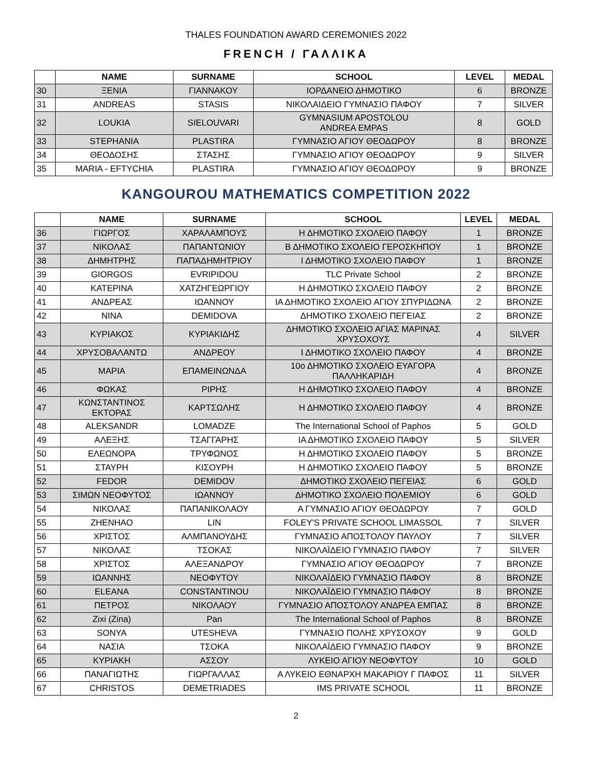THALES FOUNDATION AWARD CEREMONIES 2022
FRENCH / ΓΑΛΛΙΚΑ
| | NAME | SURNAME | SCHOOL | LEVEL | MEDAL |
| --- | --- | --- | --- | --- | --- |
| 30 | ΞΕΝΙΑ | ΓΙΑΝΝΑΚΟΥ | ΙΟΡΔΑΝΕΙΟ ΔΗΜΟΤΙΚΟ | 6 | BRONZE |
| 31 | ANDREAS | STASIS | ΝΙΚΟΛΑΙΔΕΙΟ ΓΥΜΝΑΣΙΟ ΠΑΦΟΥ | 7 | SILVER |
| 32 | LOUKIA | SIELOUVARI | GYMNASIUM APOSTOLOU ANDREA EMPAS | 8 | GOLD |
| 33 | STEPHANIA | PLASTIRA | ΓΥΜΝΑΣΙΟ ΑΓΙΟΥ ΘΕΟΔΩΡΟΥ | 8 | BRONZE |
| 34 | ΘΕΟΔΟΣΗΣ | ΣΤΑΣΗΣ | ΓΥΜΝΑΣΙΟ ΑΓΙΟΥ ΘΕΟΔΩΡΟΥ | 9 | SILVER |
| 35 | MARIA - EFTYCHIA | PLASTIRA | ΓΥΜΝΑΣΙΟ ΑΓΙΟΥ ΘΕΟΔΩΡΟΥ | 9 | BRONZE |
KANGOUROU MATHEMATICS COMPETITION 2022
| | NAME | SURNAME | SCHOOL | LEVEL | MEDAL |
| --- | --- | --- | --- | --- | --- |
| 36 | ΓΙΩΡΓΟΣ | ΧΑΡΑΛΑΜΠΟΥΣ | Η ΔΗΜΟΤΙΚΟ ΣΧΟΛΕΙΟ ΠΑΦΟΥ | 1 | BRONZE |
| 37 | ΝΙΚΟΛΑΣ | ΠΑΠΑΝΤΩΝΙΟΥ | Β ΔΗΜΟΤΙΚΟ ΣΧΟΛΕΙΟ ΓΕΡΟΣΚΗΠΟΥ | 1 | BRONZE |
| 38 | ΔΗΜΗΤΡΗΣ | ΠΑΠΑΔΗΜΗΤΡΙΟΥ | Ι ΔΗΜΟΤΙΚΟ ΣΧΟΛΕΙΟ ΠΑΦΟΥ | 1 | BRONZE |
| 39 | GIORGOS | EVRIPIDOU | TLC Private School | 2 | BRONZE |
| 40 | ΚΑΤΕΡΙΝΑ | ΧΑΤΖΗΓΕΩΡΓΙΟΥ | Η ΔΗΜΟΤΙΚΟ ΣΧΟΛΕΙΟ ΠΑΦΟΥ | 2 | BRONZE |
| 41 | ΑΝΔΡΕΑΣ | ΙΩΑΝΝΟΥ | ΙΑ ΔΗΜΟΤΙΚΟ ΣΧΟΛΕΙΟ ΑΓΙΟΥ ΣΠΥΡΙΔΩΝΑ | 2 | BRONZE |
| 42 | NINA | DEMIDOVA | ΔΗΜΟΤΙΚΟ ΣΧΟΛΕΙΟ ΠΕΓΕΙΑΣ | 2 | BRONZE |
| 43 | ΚΥΡΙΑΚΟΣ | ΚΥΡΙΑΚΙΔΗΣ | ΔΗΜΟΤΙΚΟ ΣΧΟΛΕΙΟ ΑΓΙΑΣ ΜΑΡΙΝΑΣ ΧΡΥΣΟΧΟΥΣ | 4 | SILVER |
| 44 | ΧΡΥΣΟΒΑΛΑΝΤΩ | ΑΝΔΡΕΟΥ | Ι ΔΗΜΟΤΙΚΟ ΣΧΟΛΕΙΟ ΠΑΦΟΥ | 4 | BRONZE |
| 45 | ΜΑΡΙΑ | ΕΠΑΜΕΙΝΩΝΔΑ | 10ο ΔΗΜΟΤΙΚΟ ΣΧΟΛΕΙΟ ΕΥΑΓΟΡΑ ΠΑΛΛΗΚΑΡΙΔΗ | 4 | BRONZE |
| 46 | ΦΩΚΑΣ | ΡΙΡΗΣ | Η ΔΗΜΟΤΙΚΟ ΣΧΟΛΕΙΟ ΠΑΦΟΥ | 4 | BRONZE |
| 47 | ΚΩΝΣΤΑΝΤΙΝΟΣ ΕΚΤΟΡΑΣ | ΚΑΡΤΣΩΛΗΣ | Η ΔΗΜΟΤΙΚΟ ΣΧΟΛΕΙΟ ΠΑΦΟΥ | 4 | BRONZE |
| 48 | ALEKSANDR | LOMADZE | The International School of Paphos | 5 | GOLD |
| 49 | ΑΛΕΞΗΣ | ΤΣΑΓΓΑΡΗΣ | ΙΑ ΔΗΜΟΤΙΚΟ ΣΧΟΛΕΙΟ ΠΑΦΟΥ | 5 | SILVER |
| 50 | ΕΛΕΩΝΟΡΑ | ΤΡΥΦΩΝΟΣ | Η ΔΗΜΟΤΙΚΟ ΣΧΟΛΕΙΟ ΠΑΦΟΥ | 5 | BRONZE |
| 51 | ΣΤΑΥΡΗ | ΚΙΣΟΥΡΗ | Η ΔΗΜΟΤΙΚΟ ΣΧΟΛΕΙΟ ΠΑΦΟΥ | 5 | BRONZE |
| 52 | FEDOR | DEMIDOV | ΔΗΜΟΤΙΚΟ ΣΧΟΛΕΙΟ ΠΕΓΕΙΑΣ | 6 | GOLD |
| 53 | ΣΙΜΩΝ ΝΕΟΦΥΤΟΣ | ΙΩΑΝΝΟΥ | ΔΗΜΟΤΙΚΟ ΣΧΟΛΕΙΟ ΠΟΛΕΜΙΟΥ | 6 | GOLD |
| 54 | ΝΙΚΟΛΑΣ | ΠΑΠΑΝΙΚΟΛΑΟΥ | Α ΓΥΜΝΑΣΙΟ ΑΓΙΟΥ ΘΕΟΔΩΡΟΥ | 7 | GOLD |
| 55 | ZHENHAO | LIN | FOLEY'S PRIVATE SCHOOL LIMASSOL | 7 | SILVER |
| 56 | ΧΡΙΣΤΟΣ | ΑΛΜΠΑΝΟΥΔΗΣ | ΓΥΜΝΑΣΙΟ ΑΠΟΣΤΟΛΟΥ ΠΑΥΛΟΥ | 7 | SILVER |
| 57 | ΝΙΚΟΛΑΣ | ΤΣΟΚΑΣ | ΝΙΚΟΛΑΪΔΕΙΟ ΓΥΜΝΑΣΙΟ ΠΑΦΟΥ | 7 | SILVER |
| 58 | ΧΡΙΣΤΟΣ | ΑΛΕΞΑΝΔΡΟΥ | ΓΥΜΝΑΣΙΟ ΑΓΙΟΥ ΘΕΟΔΩΡΟΥ | 7 | BRONZE |
| 59 | ΙΩΑΝΝΗΣ | ΝΕΟΦΥΤΟΥ | ΝΙΚΟΛΑΪΔΕΙΟ ΓΥΜΝΑΣΙΟ ΠΑΦΟΥ | 8 | BRONZE |
| 60 | ELEANA | CONSTANTINOU | ΝΙΚΟΛΑΪΔΕΙΟ ΓΥΜΝΑΣΙΟ ΠΑΦΟΥ | 8 | BRONZE |
| 61 | ΠΕΤΡΟΣ | ΝΙΚΟΛΑΟΥ | ΓΥΜΝΑΣΙΟ ΑΠΟΣΤΟΛΟΥ ΑΝΔΡΕΑ ΕΜΠΑΣ | 8 | BRONZE |
| 62 | Zixi (Zina) | Pan | The International School of Paphos | 8 | BRONZE |
| 63 | SONYA | UTESHEVA | ΓΥΜΝΑΣΙΟ ΠΟΛΗΣ ΧΡΥΣΟΧΟΥ | 9 | GOLD |
| 64 | ΝΑΣΙΑ | ΤΣΟΚΑ | ΝΙΚΟΛΑΪΔΕΙΟ ΓΥΜΝΑΣΙΟ ΠΑΦΟΥ | 9 | BRONZE |
| 65 | ΚΥΡΙΑΚΗ | ΑΣΣΟΥ | ΛΥΚΕΙΟ ΑΓΙΟΥ ΝΕΟΦΥΤΟΥ | 10 | GOLD |
| 66 | ΠΑΝΑΓΙΩΤΗΣ | ΓΙΩΡΓΑΛΛΑΣ | Α ΛΥΚΕΙΟ ΕΘΝΑΡΧΗ ΜΑΚΑΡΙΟΥ Γ ΠΑΦΟΣ | 11 | SILVER |
| 67 | CHRISTOS | DEMETRIADES | IMS PRIVATE SCHOOL | 11 | BRONZE |
2